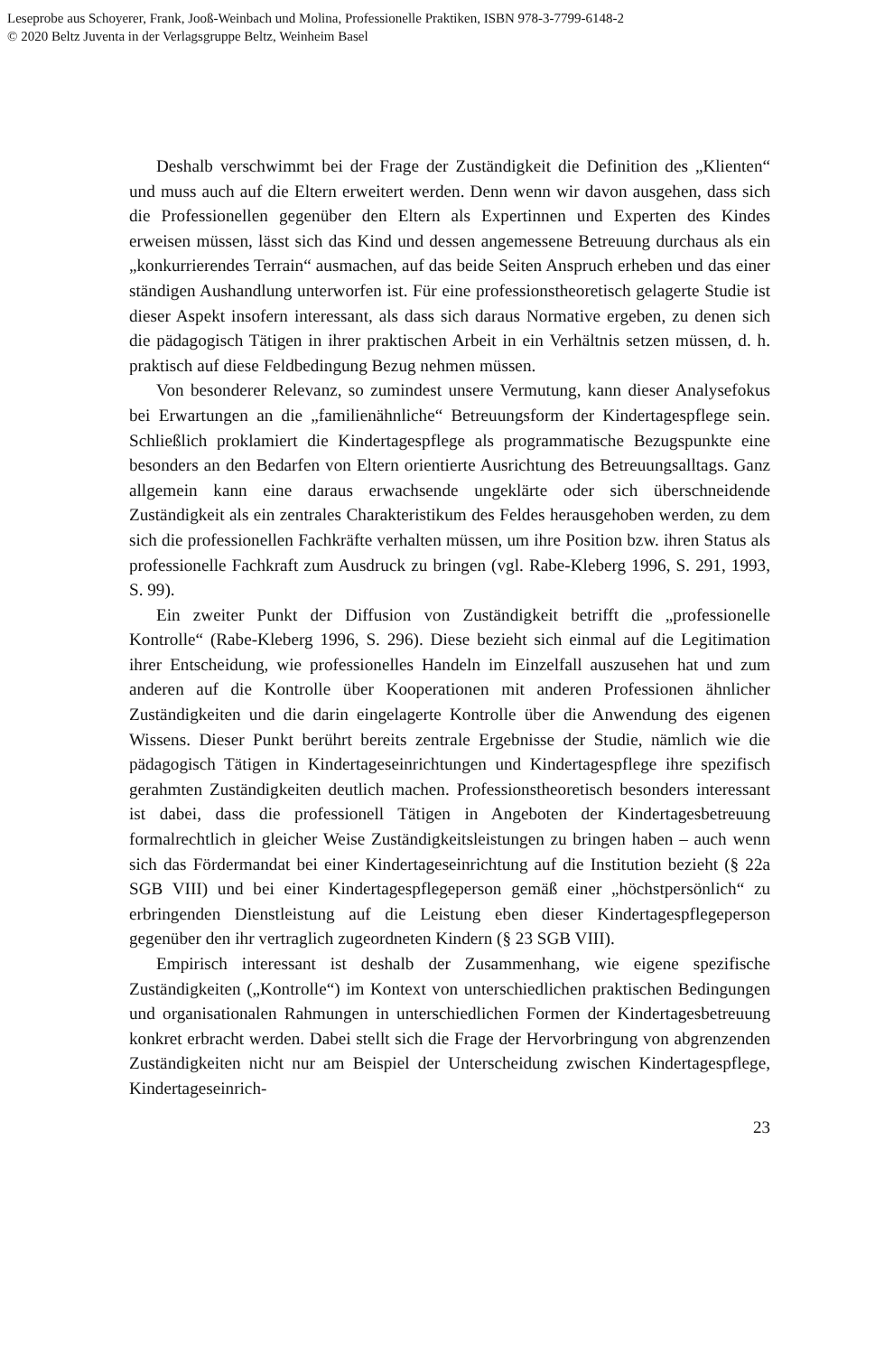Leseprobe aus Schoyerer, Frank, Jooß-Weinbach und Molina, Professionelle Praktiken, ISBN 978-3-7799-6148-2
© 2020 Beltz Juventa in der Verlagsgruppe Beltz, Weinheim Basel
Deshalb verschwimmt bei der Frage der Zuständigkeit die Definition des „Klienten“ und muss auch auf die Eltern erweitert werden. Denn wenn wir davon ausgehen, dass sich die Professionellen gegenüber den Eltern als Expertinnen und Experten des Kindes erweisen müssen, lässt sich das Kind und dessen angemessene Betreuung durchaus als ein „konkurrierendes Terrain“ ausmachen, auf das beide Seiten Anspruch erheben und das einer ständigen Aushandlung unterworfen ist. Für eine professionstheoretisch gelagerte Studie ist dieser Aspekt insofern interessant, als dass sich daraus Normative ergeben, zu denen sich die pädagogisch Tätigen in ihrer praktischen Arbeit in ein Verhältnis setzen müssen, d. h. praktisch auf diese Feldbedingung Bezug nehmen müssen.
Von besonderer Relevanz, so zumindest unsere Vermutung, kann dieser Analysefokus bei Erwartungen an die „familienähnliche“ Betreuungsform der Kindertagespflege sein. Schließlich proklamiert die Kindertagespflege als programmatische Bezugspunkte eine besonders an den Bedarfen von Eltern orientierte Ausrichtung des Betreuungsalltags. Ganz allgemein kann eine daraus erwachsende ungeklärte oder sich überschneidende Zuständigkeit als ein zentrales Charakteristikum des Feldes herausgehoben werden, zu dem sich die professionellen Fachkräfte verhalten müssen, um ihre Position bzw. ihren Status als professionelle Fachkraft zum Ausdruck zu bringen (vgl. Rabe-Kleberg 1996, S. 291, 1993, S. 99).
Ein zweiter Punkt der Diffusion von Zuständigkeit betrifft die „professionelle Kontrolle“ (Rabe-Kleberg 1996, S. 296). Diese bezieht sich einmal auf die Legitimation ihrer Entscheidung, wie professionelles Handeln im Einzelfall auszusehen hat und zum anderen auf die Kontrolle über Kooperationen mit anderen Professionen ähnlicher Zuständigkeiten und die darin eingelagerte Kontrolle über die Anwendung des eigenen Wissens. Dieser Punkt berührt bereits zentrale Ergebnisse der Studie, nämlich wie die pädagogisch Tätigen in Kindertageseinrichtungen und Kindertagespflege ihre spezifisch gerahmten Zuständigkeiten deutlich machen. Professionstheoretisch besonders interessant ist dabei, dass die professionell Tätigen in Angeboten der Kindertagesbetreuung formalrechtlich in gleicher Weise Zuständigkeitsleistungen zu bringen haben – auch wenn sich das Fördermandat bei einer Kindertageseinrichtung auf die Institution bezieht (§ 22a SGB VIII) und bei einer Kindertagespflegeperson gemäß einer „höchstpersönlich“ zu erbringenden Dienstleistung auf die Leistung eben dieser Kindertagespflegeperson gegenüber den ihr vertraglich zugeordneten Kindern (§ 23 SGB VIII).
Empirisch interessant ist deshalb der Zusammenhang, wie eigene spezifische Zuständigkeiten („Kontrolle“) im Kontext von unterschiedlichen praktischen Bedingungen und organisationalen Rahmungen in unterschiedlichen Formen der Kindertagesbetreuung konkret erbracht werden. Dabei stellt sich die Frage der Hervorbringung von abgrenzenden Zuständigkeiten nicht nur am Beispiel der Unterscheidung zwischen Kindertagespflege, Kindertageseinrich-
23